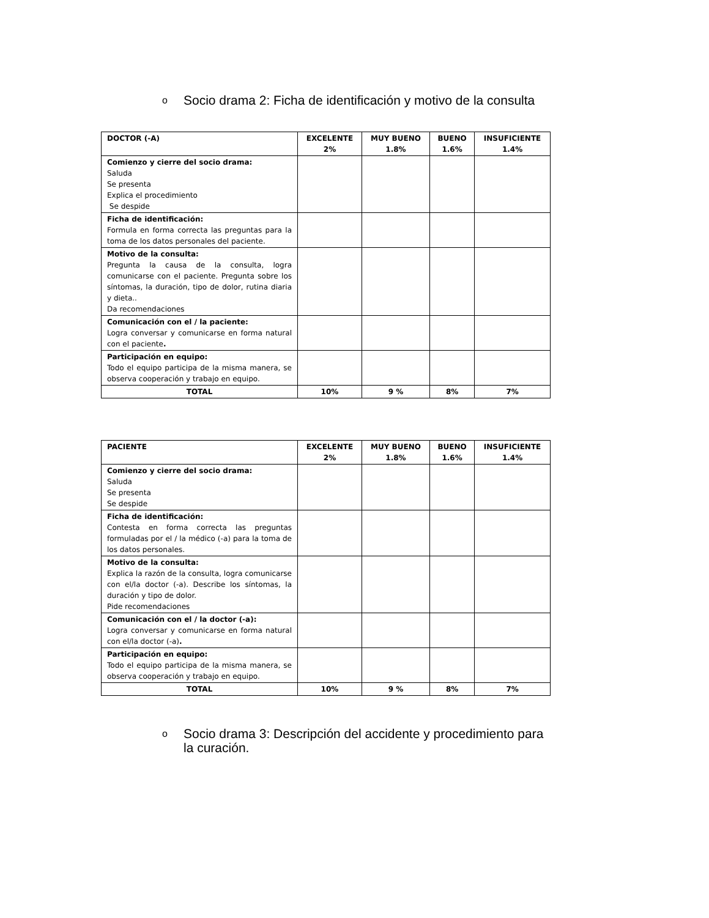o Socio drama 2: Ficha de identificación y motivo de la consulta
| DOCTOR (-A) | EXCELENTE 2% | MUY BUENO 1.8% | BUENO 1.6% | INSUFICIENTE 1.4% |
| --- | --- | --- | --- | --- |
| Comienzo y cierre del socio drama: Saluda Se presenta Explica el procedimiento Se despide | | | | |
| Ficha de identificación: Formula en forma correcta las preguntas para la toma de los datos personales del paciente. | | | | |
| Motivo de la consulta: Pregunta la causa de la consulta, logra comunicarse con el paciente. Pregunta sobre los síntomas, la duración, tipo de dolor, rutina diaria y dieta.. Da recomendaciones | | | | |
| Comunicación con el / la paciente: Logra conversar y comunicarse en forma natural con el paciente . | | | | |
| Participación en equipo: Todo el equipo participa de la misma manera, se observa cooperación y trabajo en equipo. | | | | |
| TOTAL | 10% | 9 % | 8% | 7% |
| PACIENTE | EXCELENTE 2% | MUY BUENO 1.8% | BUENO 1.6% | INSUFICIENTE 1.4% |
| --- | --- | --- | --- | --- |
| Comienzo y cierre del socio drama: Saluda Se presenta Se despide | | | | |
| Ficha de identificación: Contesta en forma correcta las preguntas formuladas por el / la médico (-a) para la toma de los datos personales. | | | | |
| Motivo de la consulta: Explica la razón de la consulta, logra comunicarse con el/la doctor (-a). Describe los síntomas, la duración y tipo de dolor. Pide recomendaciones | | | | |
| Comunicación con el / la doctor (-a): Logra conversar y comunicarse en forma natural con el/la doctor (-a) . | | | | |
| Participación en equipo: Todo el equipo participa de la misma manera, se observa cooperación y trabajo en equipo. | | | | |
| TOTAL | 10% | 9 % | 8% | 7% |
o Socio drama 3: Descripción del accidente y procedimiento para la curación.